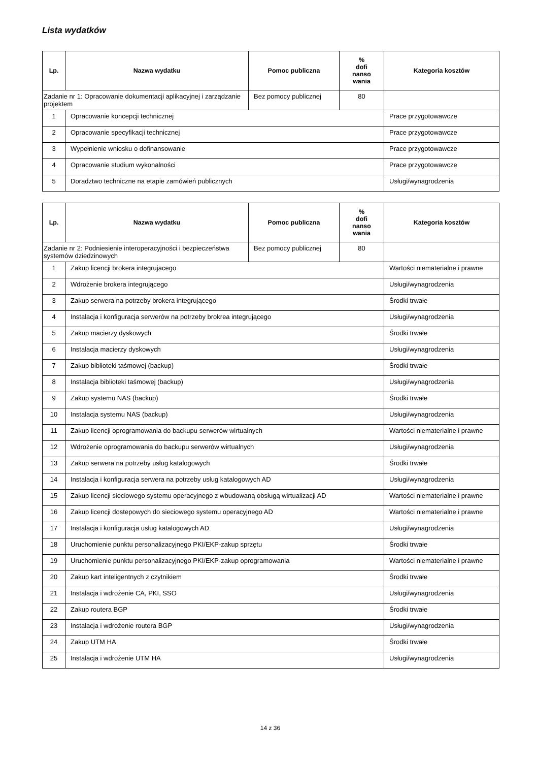Lista wydatków
| Lp. | Nazwa wydatku | Pomoc publiczna | % dofi nanso wania | Kategoria kosztów |
| --- | --- | --- | --- | --- |
| Zadanie nr 1: Opracowanie dokumentacji aplikacyjnej i zarządzanie projektem | | Bez pomocy publicznej | 80 | |
| 1 | Opracowanie koncepcji technicznej | | | Prace przygotowawcze |
| 2 | Opracowanie specyfikacji technicznej | | | Prace przygotowawcze |
| 3 | Wypełnienie wniosku o dofinansowanie | | | Prace przygotowawcze |
| 4 | Opracowanie studium wykonalności | | | Prace przygotowawcze |
| 5 | Doradztwo techniczne na etapie zamówień publicznych | | | Usługi/wynagrodzenia |
| Lp. | Nazwa wydatku | Pomoc publiczna | % dofi nanso wania | Kategoria kosztów |
| --- | --- | --- | --- | --- |
| Zadanie nr 2: Podniesienie interoperacyjności i bezpieczeństwa systemów dziedzinowych | | Bez pomocy publicznej | 80 | |
| 1 | Zakup licencji brokera integrujacego | | | Wartości niematerialne i prawne |
| 2 | Wdrożenie brokera integrującego | | | Usługi/wynagrodzenia |
| 3 | Zakup serwera na potrzeby brokera integrującego | | | Środki trwałe |
| 4 | Instalacja i konfiguracja serwerów na potrzeby brokrea integrującego | | | Usługi/wynagrodzenia |
| 5 | Zakup macierzy dyskowych | | | Środki trwałe |
| 6 | Instalacja macierzy dyskowych | | | Usługi/wynagrodzenia |
| 7 | Zakup biblioteki taśmowej (backup) | | | Środki trwałe |
| 8 | Instalacja biblioteki taśmowej (backup) | | | Usługi/wynagrodzenia |
| 9 | Zakup systemu NAS (backup) | | | Środki trwałe |
| 10 | Instalacja systemu NAS (backup) | | | Usługi/wynagrodzenia |
| 11 | Zakup licencji oprogramowania do backupu serwerów wirtualnych | | | Wartości niematerialne i prawne |
| 12 | Wdrożenie oprogramowania do backupu serwerów wirtualnych | | | Usługi/wynagrodzenia |
| 13 | Zakup serwera na potrzeby usług katalogowych | | | Środki trwałe |
| 14 | Instalacja i konfiguracja serwera na potrzeby usług katalogowych AD | | | Usługi/wynagrodzenia |
| 15 | Zakup licencji sieciowego systemu operacyjnego z wbudowaną obsługą wirtualizacji AD | | | Wartości niematerialne i prawne |
| 16 | Zakup licencji dostepowych do sieciowego systemu operacyjnego AD | | | Wartości niematerialne i prawne |
| 17 | Instalacja i konfiguracja usług katalogowych AD | | | Usługi/wynagrodzenia |
| 18 | Uruchomienie punktu personalizacyjnego PKI/EKP-zakup sprzętu | | | Środki trwałe |
| 19 | Uruchomienie punktu personalizacyjnego PKI/EKP-zakup oprogramowania | | | Wartości niematerialne i prawne |
| 20 | Zakup kart inteligentnych z czytnikiem | | | Środki trwałe |
| 21 | Instalacja i wdrożenie CA, PKI, SSO | | | Usługi/wynagrodzenia |
| 22 | Zakup routera BGP | | | Środki trwałe |
| 23 | Instalacja i wdrożenie routera BGP | | | Usługi/wynagrodzenia |
| 24 | Zakup UTM HA | | | Środki trwałe |
| 25 | Instalacja i wdrożenie UTM HA | | | Usługi/wynagrodzenia |
14 z 36